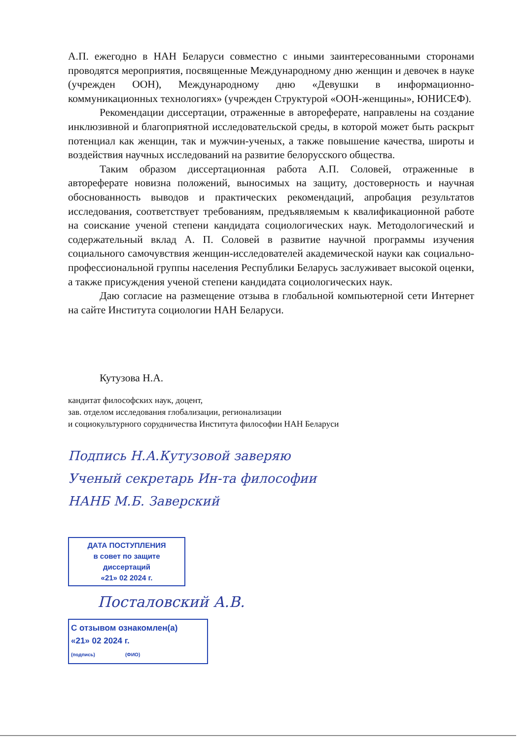А.П. ежегодно в НАН Беларуси совместно с иными заинтересованными сторонами проводятся мероприятия, посвященные Международному дню женщин и девочек в науке (учрежден ООН), Международному дню «Девушки в информационно-коммуникационных технологиях» (учрежден Структурой «ООН-женщины», ЮНИСЕФ).
Рекомендации диссертации, отраженные в автореферате, направлены на создание инклюзивной и благоприятной исследовательской среды, в которой может быть раскрыт потенциал как женщин, так и мужчин-ученых, а также повышение качества, широты и воздействия научных исследований на развитие белорусского общества.
Таким образом диссертационная работа А.П. Соловей, отраженные в автореферате новизна положений, выносимых на защиту, достоверность и научная обоснованность выводов и практических рекомендаций, апробация результатов исследования, соответствует требованиям, предъявляемым к квалификационной работе на соискание ученой степени кандидата социологических наук. Методологический и содержательный вклад А. П. Соловей в развитие научной программы изучения социального самочувствия женщин-исследователей академической науки как социально-профессиональной группы населения Республики Беларусь заслуживает высокой оценки, а также присуждения ученой степени кандидата социологических наук.
Даю согласие на размещение отзыва в глобальной компьютерной сети Интернет на сайте Института социологии НАН Беларуси.
Кутузова Н.А.
кандитат философских наук, доцент,
зав. отделом исследования глобализации, регионализации
и социокультурного сорудничества Института философии НАН Беларуси
Подпись Н.А.Кутузовой заверяю
Ученый секретарь Ин-та философии
НАНБ М.Б. Заверский
ДАТА ПОСТУПЛЕНИЯ
в совет по защите диссертаций
«21» 02 2024 г.
Посталовский А.В.
С отзывом ознакомлен(а)
«21» 02 2024 г.
(подпись) (ФИО)